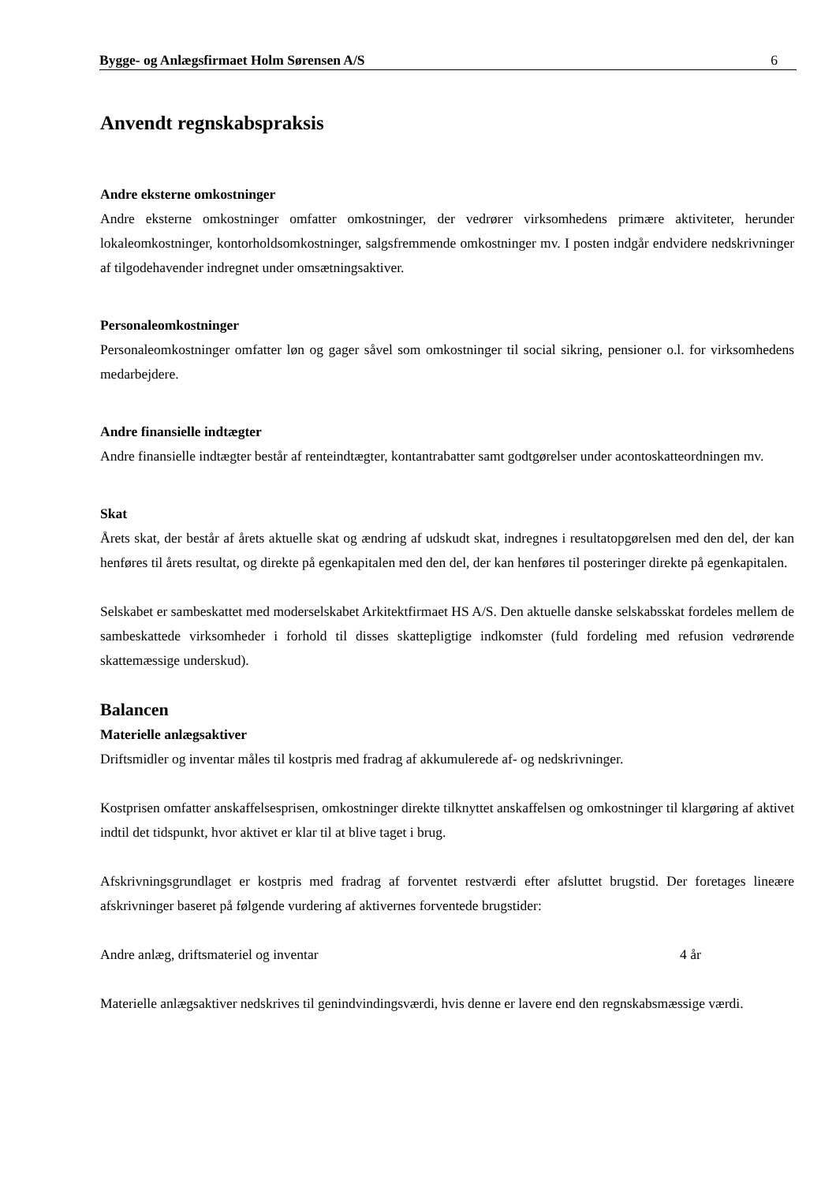Bygge- og Anlægsfirmaet Holm Sørensen A/S 6
Anvendt regnskabspraksis
Andre eksterne omkostninger
Andre eksterne omkostninger omfatter omkostninger, der vedrører virksomhedens primære aktiviteter, herunder lokaleomkostninger, kontorholdsomkostninger, salgsfremmende omkostninger mv. I posten indgår endvidere nedskrivninger af tilgodehavender indregnet under omsætningsaktiver.
Personaleomkostninger
Personaleomkostninger omfatter løn og gager såvel som omkostninger til social sikring, pensioner o.l. for virksomhedens medarbejdere.
Andre finansielle indtægter
Andre finansielle indtægter består af renteindtægter, kontantrabatter samt godtgørelser under acontoskatteordningen mv.
Skat
Årets skat, der består af årets aktuelle skat og ændring af udskudt skat, indregnes i resultatopgørelsen med den del, der kan henføres til årets resultat, og direkte på egenkapitalen med den del, der kan henføres til posteringer direkte på egenkapitalen.
Selskabet er sambeskattet med moderselskabet Arkitektfirmaet HS A/S. Den aktuelle danske selskabsskat fordeles mellem de sambeskattede virksomheder i forhold til disses skattepligtige indkomster (fuld fordeling med refusion vedrørende skattemæssige underskud).
Balancen
Materielle anlægsaktiver
Driftsmidler og inventar måles til kostpris med fradrag af akkumulerede af- og nedskrivninger.
Kostprisen omfatter anskaffelsesprisen, omkostninger direkte tilknyttet anskaffelsen og omkostninger til klargøring af aktivet indtil det tidspunkt, hvor aktivet er klar til at blive taget i brug.
Afskrivningsgrundlaget er kostpris med fradrag af forventet restværdi efter afsluttet brugstid. Der foretages lineære afskrivninger baseret på følgende vurdering af aktivernes forventede brugstider:
| Andre anlæg, driftsmateriel og inventar | 4 år |
Materielle anlægsaktiver nedskrives til genindvindingsværdi, hvis denne er lavere end den regnskabsmæssige værdi.